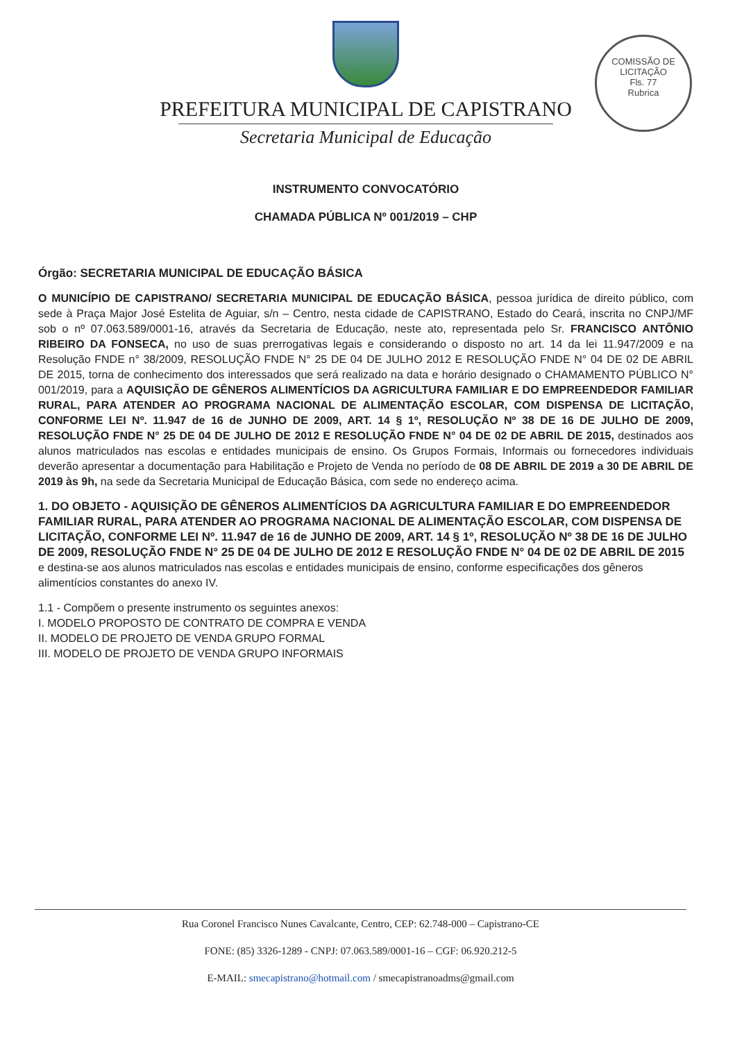COMISSÃO DE LICITAÇÃO
Fls. 77
Rubrica
PREFEITURA MUNICIPAL DE CAPISTRANO
Secretaria Municipal de Educação
INSTRUMENTO CONVOCATÓRIO
CHAMADA PÚBLICA Nº 001/2019 – CHP
Órgão: SECRETARIA MUNICIPAL DE EDUCAÇÃO BÁSICA
O MUNICÍPIO DE CAPISTRANO/ SECRETARIA MUNICIPAL DE EDUCAÇÃO BÁSICA, pessoa jurídica de direito público, com sede à Praça Major José Estelita de Aguiar, s/n – Centro, nesta cidade de CAPISTRANO, Estado do Ceará, inscrita no CNPJ/MF sob o nº 07.063.589/0001-16, através da Secretaria de Educação, neste ato, representada pelo Sr. FRANCISCO ANTÔNIO RIBEIRO DA FONSECA, no uso de suas prerrogativas legais e considerando o disposto no art. 14 da lei 11.947/2009 e na Resolução FNDE n° 38/2009, RESOLUÇÃO FNDE N° 25 DE 04 DE JULHO 2012 E RESOLUÇÃO FNDE N° 04 DE 02 DE ABRIL DE 2015, torna de conhecimento dos interessados que será realizado na data e horário designado o CHAMAMENTO PÚBLICO N° 001/2019, para a AQUISIÇÃO DE GÊNEROS ALIMENTÍCIOS DA AGRICULTURA FAMILIAR E DO EMPREENDEDOR FAMILIAR RURAL, PARA ATENDER AO PROGRAMA NACIONAL DE ALIMENTAÇÃO ESCOLAR, COM DISPENSA DE LICITAÇÃO, CONFORME LEI Nº. 11.947 de 16 de JUNHO DE 2009, ART. 14 § 1º, RESOLUÇÃO Nº 38 DE 16 DE JULHO DE 2009, RESOLUÇÃO FNDE N° 25 DE 04 DE JULHO DE 2012 E RESOLUÇÃO FNDE N° 04 DE 02 DE ABRIL DE 2015, destinados aos alunos matriculados nas escolas e entidades municipais de ensino. Os Grupos Formais, Informais ou fornecedores individuais deverão apresentar a documentação para Habilitação e Projeto de Venda no período de 08 DE ABRIL DE 2019 a 30 DE ABRIL DE 2019 às 9h, na sede da Secretaria Municipal de Educação Básica, com sede no endereço acima.
1. DO OBJETO - AQUISIÇÃO DE GÊNEROS ALIMENTÍCIOS DA AGRICULTURA FAMILIAR E DO EMPREENDEDOR FAMILIAR RURAL, PARA ATENDER AO PROGRAMA NACIONAL DE ALIMENTAÇÃO ESCOLAR, COM DISPENSA DE LICITAÇÃO, CONFORME LEI Nº. 11.947 de 16 de JUNHO DE 2009, ART. 14 § 1º, RESOLUÇÃO Nº 38 DE 16 DE JULHO DE 2009, RESOLUÇÃO FNDE N° 25 DE 04 DE JULHO DE 2012 E RESOLUÇÃO FNDE N° 04 DE 02 DE ABRIL DE 2015 e destina-se aos alunos matriculados nas escolas e entidades municipais de ensino, conforme especificações dos gêneros alimentícios constantes do anexo IV.
1.1 - Compõem o presente instrumento os seguintes anexos:
I. MODELO PROPOSTO DE CONTRATO DE COMPRA E VENDA
II. MODELO DE PROJETO DE VENDA GRUPO FORMAL
III. MODELO DE PROJETO DE VENDA GRUPO INFORMAIS
Rua Coronel Francisco Nunes Cavalcante, Centro, CEP: 62.748-000 – Capistrano-CE
FONE: (85) 3326-1289 - CNPJ: 07.063.589/0001-16 – CGF: 06.920.212-5
E-MAIL: smecapistrano@hotmail.com / smecapistranoadms@gmail.com